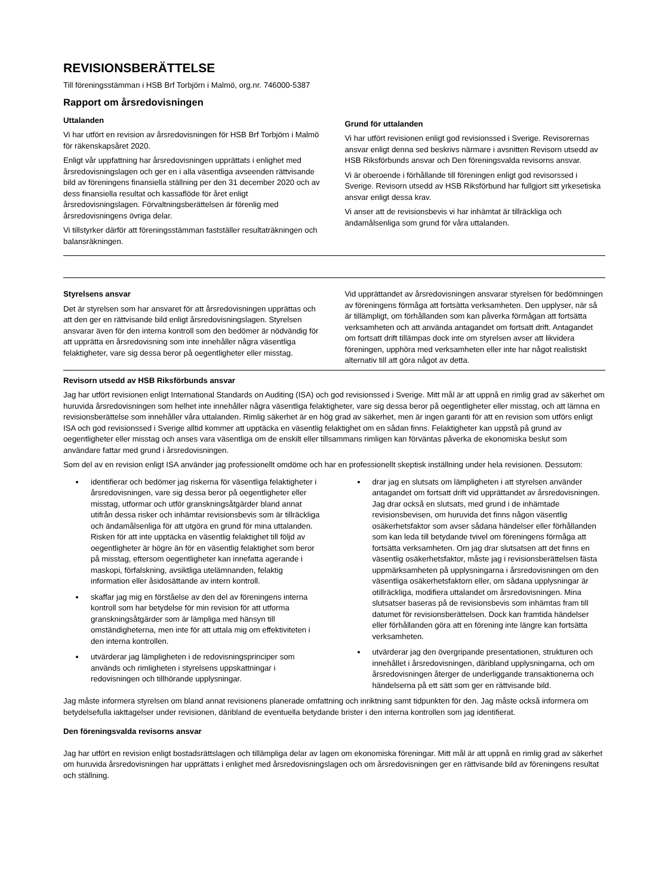REVISIONSBERÄTTELSE
Till föreningsstämman i HSB Brf Torbjörn i Malmö, org.nr. 746000-5387
Rapport om årsredovisningen
Uttalanden
Vi har utfört en revision av årsredovisningen för HSB Brf Torbjörn i Malmö för räkenskapsåret 2020.
Enligt vår uppfattning har årsredovisningen upprättats i enlighet med årsredovisningslagen och ger en i alla väsentliga avseenden rättvisande bild av föreningens finansiella ställning per den 31 december 2020 och av dess finansiella resultat och kassaflöde för året enligt årsredovisningslagen. Förvaltningsberättelsen är förenlig med årsredovisningens övriga delar.
Vi tillstyrker därför att föreningsstämman fastställer resultaträkningen och balansräkningen.
Grund för uttalanden
Vi har utfört revisionen enligt god revisionssed i Sverige. Revisorernas ansvar enligt denna sed beskrivs närmare i avsnitten Revisorn utsedd av HSB Riksförbunds ansvar och Den föreningsvalda revisorns ansvar.
Vi är oberoende i förhållande till föreningen enligt god revisorssed i Sverige. Revisorn utsedd av HSB Riksförbund har fullgjort sitt yrkesetiska ansvar enligt dessa krav.
Vi anser att de revisionsbevis vi har inhämtat är tillräckliga och ändamålsenliga som grund för våra uttalanden.
Styrelsens ansvar
Det är styrelsen som har ansvaret för att årsredovisningen upprättas och att den ger en rättvisande bild enligt årsredovisningslagen. Styrelsen ansvarar även för den interna kontroll som den bedömer är nödvändig för att upprätta en årsredovisning som inte innehåller några väsentliga felaktigheter, vare sig dessa beror på oegentligheter eller misstag.
Vid upprättandet av årsredovisningen ansvarar styrelsen för bedömningen av föreningens förmåga att fortsätta verksamheten. Den upplyser, när så är tillämpligt, om förhållanden som kan påverka förmågan att fortsätta verksamheten och att använda antagandet om fortsatt drift. Antagandet om fortsatt drift tillämpas dock inte om styrelsen avser att likvidera föreningen, upphöra med verksamheten eller inte har något realistiskt alternativ till att göra något av detta.
Revisorn utsedd av HSB Riksförbunds ansvar
Jag har utfört revisionen enligt International Standards on Auditing (ISA) och god revisionssed i Sverige. Mitt mål är att uppnå en rimlig grad av säkerhet om huruvida årsredovisningen som helhet inte innehåller några väsentliga felaktigheter, vare sig dessa beror på oegentligheter eller misstag, och att lämna en revisionsberättelse som innehåller våra uttalanden. Rimlig säkerhet är en hög grad av säkerhet, men är ingen garanti för att en revision som utförs enligt ISA och god revisionssed i Sverige alltid kommer att upptäcka en väsentlig felaktighet om en sådan finns. Felaktigheter kan uppstå på grund av oegentligheter eller misstag och anses vara väsentliga om de enskilt eller tillsammans rimligen kan förväntas påverka de ekonomiska beslut som användare fattar med grund i årsredovisningen.
Som del av en revision enligt ISA använder jag professionellt omdöme och har en professionellt skeptisk inställning under hela revisionen. Dessutom:
identifierar och bedömer jag riskerna för väsentliga felaktigheter i årsredovisningen, vare sig dessa beror på oegentligheter eller misstag, utformar och utför granskningsåtgärder bland annat utifrån dessa risker och inhämtar revisionsbevis som är tillräckliga och ändamålsenliga för att utgöra en grund för mina uttalanden. Risken för att inte upptäcka en väsentlig felaktighet till följd av oegentligheter är högre än för en väsentlig felaktighet som beror på misstag, eftersom oegentligheter kan innefatta agerande i maskopi, förfalskning, avsiktliga utelämnanden, felaktig information eller åsidosättande av intern kontroll.
skaffar jag mig en förståelse av den del av föreningens interna kontroll som har betydelse för min revision för att utforma granskningsåtgärder som är lämpliga med hänsyn till omständigheterna, men inte för att uttala mig om effektiviteten i den interna kontrollen.
utvärderar jag lämpligheten i de redovisningsprinciper som används och rimligheten i styrelsens uppskattningar i redovisningen och tillhörande upplysningar.
drar jag en slutsats om lämpligheten i att styrelsen använder antagandet om fortsatt drift vid upprättandet av årsredovisningen. Jag drar också en slutsats, med grund i de inhämtade revisionsbevisen, om huruvida det finns någon väsentlig osäkerhetsfaktor som avser sådana händelser eller förhållanden som kan leda till betydande tvivel om föreningens förmåga att fortsätta verksamheten. Om jag drar slutsatsen att det finns en väsentlig osäkerhetsfaktor, måste jag i revisionsberättelsen fästa uppmärksamheten på upplysningarna i årsredovisningen om den väsentliga osäkerhetsfaktorn eller, om sådana upplysningar är otillräckliga, modifiera uttalandet om årsredovisningen. Mina slutsatser baseras på de revisionsbevis som inhämtas fram till datumet för revisionsberättelsen. Dock kan framtida händelser eller förhållanden göra att en förening inte längre kan fortsätta verksamheten.
utvärderar jag den övergripande presentationen, strukturen och innehållet i årsredovisningen, däribland upplysningarna, och om årsredovisningen återger de underliggande transaktionerna och händelserna på ett sätt som ger en rättvisande bild.
Jag måste informera styrelsen om bland annat revisionens planerade omfattning och inriktning samt tidpunkten för den. Jag måste också informera om betydelsefulla iakttagelser under revisionen, däribland de eventuella betydande brister i den interna kontrollen som jag identifierat.
Den föreningsvalda revisorns ansvar
Jag har utfört en revision enligt bostadsrättslagen och tillämpliga delar av lagen om ekonomiska föreningar. Mitt mål är att uppnå en rimlig grad av säkerhet om huruvida årsredovisningen har upprättats i enlighet med årsredovisningslagen och om årsredovisningen ger en rättvisande bild av föreningens resultat och ställning.